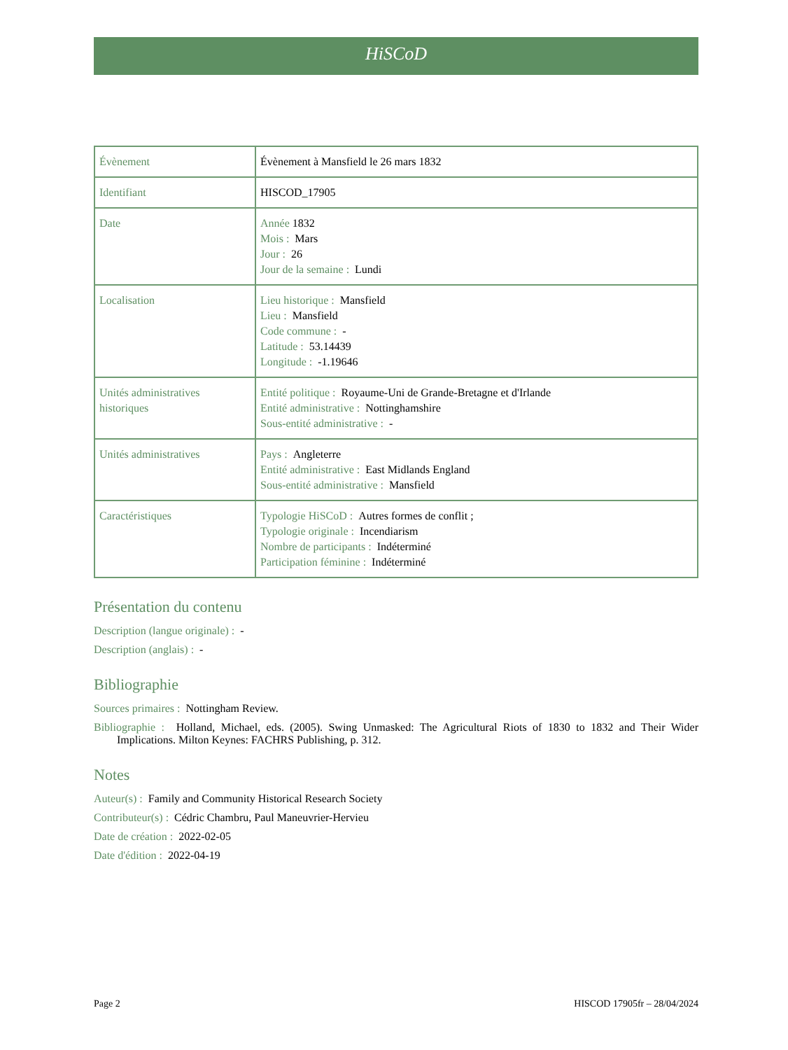HiSCoD
| Évènement | Évènement à Mansfield le 26 mars 1832 |
| Identifiant | HISCOD_17905 |
| Date | Année 1832 Mois : Mars Jour : 26 Jour de la semaine : Lundi |
| Localisation | Lieu historique : Mansfield Lieu : Mansfield Code commune : - Latitude : 53.14439 Longitude : -1.19646 |
| Unités administratives historiques | Entité politique : Royaume-Uni de Grande-Bretagne et d'Irlande Entité administrative : Nottinghamshire Sous-entité administrative : - |
| Unités administratives | Pays : Angleterre Entité administrative : East Midlands England Sous-entité administrative : Mansfield |
| Caractéristiques | Typologie HiSCoD : Autres formes de conflit ; Typologie originale : Incendiarism Nombre de participants : Indéterminé Participation féminine : Indéterminé |
Présentation du contenu
Description (langue originale) : -
Description (anglais) : -
Bibliographie
Sources primaires : Nottingham Review.
Bibliographie : Holland, Michael, eds. (2005). Swing Unmasked: The Agricultural Riots of 1830 to 1832 and Their Wider Implications. Milton Keynes: FACHRS Publishing, p. 312.
Notes
Auteur(s) : Family and Community Historical Research Society
Contributeur(s) : Cédric Chambru, Paul Maneuvrier-Hervieu
Date de création : 2022-02-05
Date d'édition : 2022-04-19
Page 2 HISCOD 17905fr – 28/04/2024